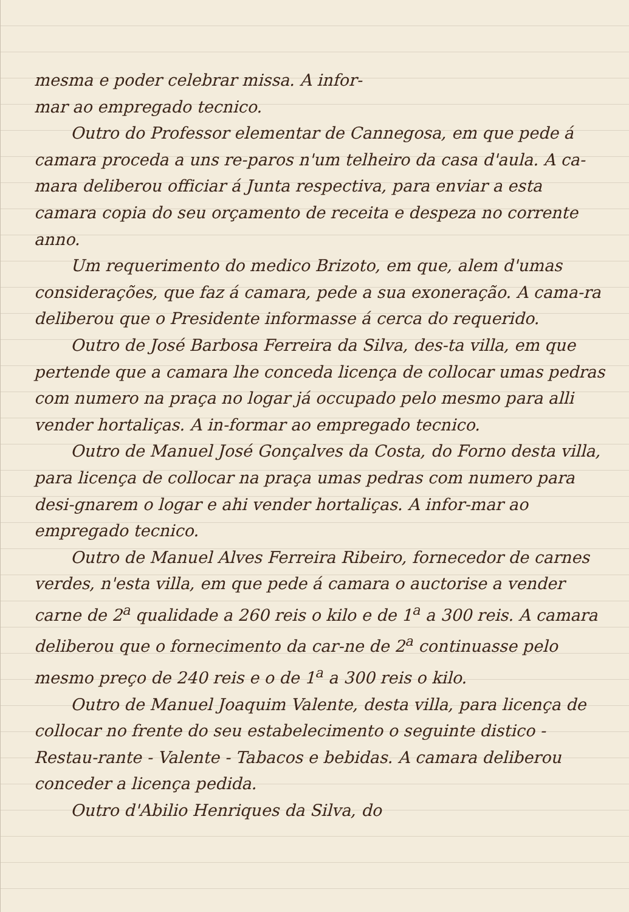mesma e poder celebrar missa. A infor-
mar ao empregado tecnico.
Outro do Professor elementar de Cannegosa, em que pede á camara proceda a uns re-paros n'um telheiro da casa d'aula. A ca-mara deliberou officiar á Junta respectiva, para enviar a esta camara copia do seu orçamento de receita e despeza no corrente anno.
Um requerimento do medico Brizoto, em que, alem d'umas considerações, que faz á camara, pede a sua exoneração. A cama-ra deliberou que o Presidente informasse á cerca do requerido.
Outro de José Barbosa Ferreira da Silva, des-ta villa, em que pertende que a camara lhe conceda licença de collocar umas pedras com numero na praça no logar já occupado pelo mesmo para alli vender hortaliças. A in-formar ao empregado tecnico.
Outro de Manuel José Gonçalves da Costa, do Forno desta villa, para licença de collocar na praça umas pedras com numero para desi-gnarem o logar e ahi vender hortaliças. A infor-mar ao empregado tecnico.
Outro de Manuel Alves Ferreira Ribeiro, fornecedor de carnes verdes, n'esta villa, em que pede á camara o auctorise a vender carne de 2<sup>a</sup> qualidade a 260 reis o kilo e de 1<sup>a</sup> a 300 reis. A camara deliberou que o fornecimento da car-ne de 2<sup>a</sup> continuasse pelo mesmo preço de 240 reis e o de 1<sup>a</sup> a 300 reis o kilo.
Outro de Manuel Joaquim Valente, desta villa, para licença de collocar no frente do seu estabelecimento o seguinte distico - Restau-rante - Valente - Tabacos e bebidas. A camara deliberou conceder a licença pedida.
Outro d'Abilio Henriques da Silva, do